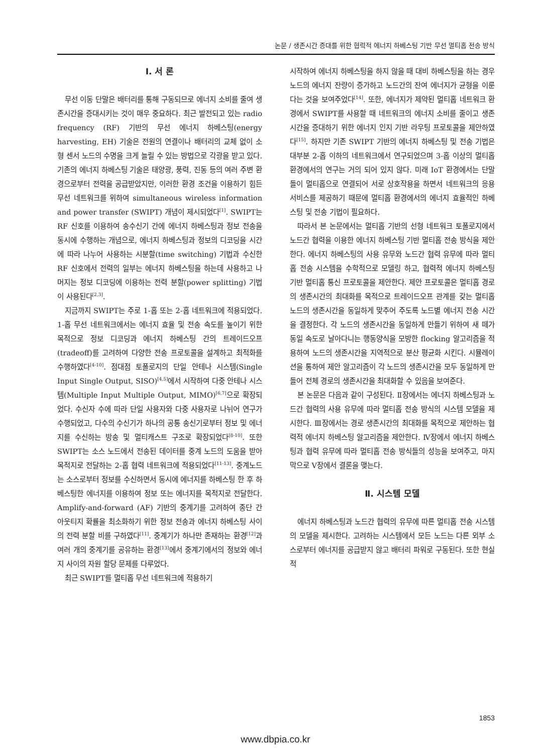논문 / 생존시간 증대를 위한 협력적 에너지 하베스팅 기반 무선 멀티홉 전송 방식
Ⅰ. 서 론
무선 이동 단말은 배터리를 통해 구동되므로 에너지 소비를 줄여 생존시간을 증대시키는 것이 매우 중요하다. 최근 발전되고 있는 radio frequency (RF) 기반의 무선 에너지 하베스팅(energy harvesting, EH) 기술은 전원의 연결이나 배터리의 교체 없이 소형 센서 노드의 수명을 크게 늘릴 수 있는 방법으로 각광을 받고 있다. 기존의 에너지 하베스팅 기술은 태양광, 풍력, 진동 등의 여러 주변 환경으로부터 전력을 공급받았지만, 이러한 환경 조건을 이용하기 힘든 무선 네트워크를 위하여 simultaneous wireless information and power transfer (SWIPT) 개념이 제시되었다<sup>[1]</sup>. SWIPT는 RF 신호를 이용하여 송수신기 간에 에너지 하베스팅과 정보 전송을 동시에 수행하는 개념으로, 에너지 하베스팅과 정보의 디코딩을 시간에 따라 나누어 사용하는 시분할(time switching) 기법과 수신한 RF 신호에서 전력의 일부는 에너지 하베스팅을 하는데 사용하고 나머지는 정보 디코딩에 이용하는 전력 분할(power splitting) 기법이 사용된다<sup>[2,3]</sup>.
지금까지 SWIPT는 주로 1-홉 또는 2-홉 네트워크에 적용되었다. 1-홉 무선 네트워크에서는 에너지 효율 및 전송 속도를 높이기 위한 목적으로 정보 디코딩과 에너지 하베스팅 간의 트레이드오프(tradeoff)를 고려하여 다양한 전송 프로토콜을 설계하고 최적화를 수행하였다<sup>[4-10]</sup>. 점대점 토폴로지의 단일 안테나 시스템(Single Input Single Output, SISO)<sup>[4,5]</sup>에서 시작하여 다중 안테나 시스템(Multiple Input Multiple Output, MIMO)<sup>[6,7]</sup>으로 확장되었다. 수신자 수에 따라 단일 사용자와 다중 사용자로 나뉘어 연구가 수행되었고, 다수의 수신기가 하나의 공통 송신기로부터 정보 및 에너지를 수신하는 방송 및 멀티캐스트 구조로 확장되었다<sup>[8-10]</sup>. 또한 SWIPT는 소스 노드에서 전송된 데이터를 중계 노드의 도움을 받아 목적지로 전달하는 2-홉 협력 네트워크에 적용되었다<sup>[11-13]</sup>. 중계노드는 소스로부터 정보를 수신하면서 동시에 에너지를 하베스팅 한 후 하베스팅한 에너지를 이용하여 정보 또는 에너지를 목적지로 전달한다. Amplify-and-forward (AF) 기반의 중계기를 고려하여 종단 간 아웃티지 확률을 최소화하기 위한 정보 전송과 에너지 하베스팅 사이의 전력 분할 비를 구하였다<sup>[11]</sup>. 중계기가 하나만 존재하는 환경<sup>[12]</sup>과 여러 개의 중계기를 공유하는 환경<sup>[13]</sup>에서 중계기에서의 정보와 에너지 사이의 자원 할당 문제를 다루었다.
최근 SWIPT를 멀티홉 무선 네트워크에 적용하기
시작하여 에너지 하베스팅을 하지 않을 때 대비 하베스팅을 하는 경우 노드의 에너지 잔량이 증가하고 노드간의 잔여 에너지가 균형을 이룬다는 것을 보여주었다<sup>[14]</sup>. 또한, 에너지가 제약된 멀티홉 네트워크 환경에서 SWIPT를 사용할 때 네트워크의 에너지 소비를 줄이고 생존시간을 증대하기 위한 에너지 인지 기반 라우팅 프로토콜을 제안하였다<sup>[15]</sup>. 하지만 기존 SWIPT 기반의 에너지 하베스팅 및 전송 기법은 대부분 2-홉 이하의 네트워크에서 연구되었으며 3-홉 이상의 멀티홉 환경에서의 연구는 거의 되어 있지 않다. 미래 IoT 환경에서는 단말들이 멀티홉으로 연결되어 서로 상호작용을 하면서 네트워크의 응용 서비스를 제공하기 때문에 멀티홉 환경에서의 에너지 효율적인 하베스팅 및 전송 기법이 필요하다.
따라서 본 논문에서는 멀티홉 기반의 선형 네트워크 토폴로지에서 노드간 협력을 이용한 에너지 하베스팅 기반 멀티홉 전송 방식을 제안한다. 에너지 하베스팅의 사용 유무와 노드간 협력 유무에 따라 멀티홉 전송 시스템을 수학적으로 모델링 하고, 협력적 에너지 하베스팅 기반 멀티홉 통신 프로토콜을 제안한다. 제안 프로토콜은 멀티홉 경로의 생존시간의 최대화를 목적으로 트레이드오프 관계를 갖는 멀티홉 노드의 생존시간을 동일하게 맞추어 주도록 노드별 에너지 전송 시간을 결정한다. 각 노드의 생존시간을 동일하게 만들기 위하여 새 떼가 동일 속도로 날아다니는 행동양식을 모방한 flocking 알고리즘을 적용하여 노드의 생존시간을 지역적으로 분산 평균화 시킨다. 시뮬레이션을 통하여 제안 알고리즘이 각 노드의 생존시간을 모두 동일하게 만들어 전체 경로의 생존시간을 최대화할 수 있음을 보여준다.
본 논문은 다음과 같이 구성된다. Ⅱ장에서는 에너지 하베스팅과 노드간 협력의 사용 유무에 따라 멀티홉 전송 방식의 시스템 모델을 제시한다. Ⅲ장에서는 경로 생존시간의 최대화를 목적으로 제안하는 협력적 에너지 하베스팅 알고리즘을 제안한다. Ⅳ장에서 에너지 하베스팅과 협력 유무에 따라 멀티홉 전송 방식들의 성능을 보여주고, 마지막으로 Ⅴ장에서 결론을 맺는다.
Ⅱ. 시스템 모델
에너지 하베스팅과 노드간 협력의 유무에 따른 멀티홉 전송 시스템의 모델을 제시한다. 고려하는 시스템에서 모든 노드는 다른 외부 소스로부터 에너지를 공급받지 않고 배터리 파워로 구동된다. 또한 현실적
1853
www.dbpia.co.kr